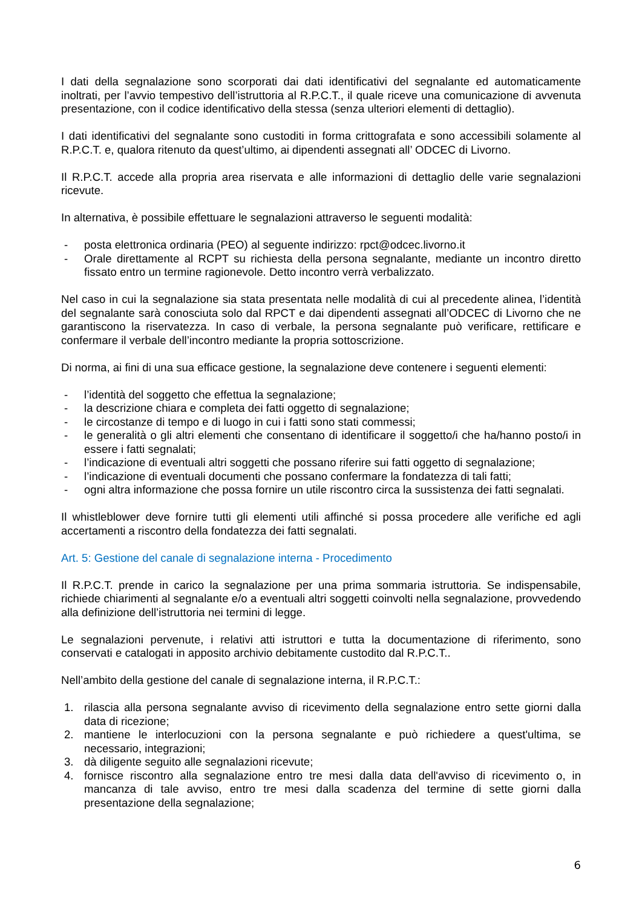I dati della segnalazione sono scorporati dai dati identificativi del segnalante ed automaticamente inoltrati, per l’avvio tempestivo dell’istruttoria al R.P.C.T., il quale riceve una comunicazione di avvenuta presentazione, con il codice identificativo della stessa (senza ulteriori elementi di dettaglio).
I dati identificativi del segnalante sono custoditi in forma crittografata e sono accessibili solamente al R.P.C.T. e, qualora ritenuto da quest’ultimo, ai dipendenti assegnati all’ ODCEC di Livorno.
Il R.P.C.T. accede alla propria area riservata e alle informazioni di dettaglio delle varie segnalazioni ricevute.
In alternativa, è possibile effettuare le segnalazioni attraverso le seguenti modalità:
- posta elettronica ordinaria (PEO) al seguente indirizzo: rpct@odcec.livorno.it
- Orale direttamente al RCPT su richiesta della persona segnalante, mediante un incontro diretto fissato entro un termine ragionevole. Detto incontro verrà verbalizzato.
Nel caso in cui la segnalazione sia stata presentata nelle modalità di cui al precedente alinea, l’identità del segnalante sarà conosciuta solo dal RPCT e dai dipendenti assegnati all’ODCEC di Livorno che ne garantiscono la riservatezza. In caso di verbale, la persona segnalante può verificare, rettificare e confermare il verbale dell’incontro mediante la propria sottoscrizione.
Di norma, ai fini di una sua efficace gestione, la segnalazione deve contenere i seguenti elementi:
- l’identità del soggetto che effettua la segnalazione;
- la descrizione chiara e completa dei fatti oggetto di segnalazione;
- le circostanze di tempo e di luogo in cui i fatti sono stati commessi;
- le generalità o gli altri elementi che consentano di identificare il soggetto/i che ha/hanno posto/i in essere i fatti segnalati;
- l’indicazione di eventuali altri soggetti che possano riferire sui fatti oggetto di segnalazione;
- l’indicazione di eventuali documenti che possano confermare la fondatezza di tali fatti;
- ogni altra informazione che possa fornire un utile riscontro circa la sussistenza dei fatti segnalati.
Il whistleblower deve fornire tutti gli elementi utili affinché si possa procedere alle verifiche ed agli accertamenti a riscontro della fondatezza dei fatti segnalati.
Art. 5: Gestione del canale di segnalazione interna - Procedimento
Il R.P.C.T. prende in carico la segnalazione per una prima sommaria istruttoria. Se indispensabile, richiede chiarimenti al segnalante e/o a eventuali altri soggetti coinvolti nella segnalazione, provvedendo alla definizione dell’istruttoria nei termini di legge.
Le segnalazioni pervenute, i relativi atti istruttori e tutta la documentazione di riferimento, sono conservati e catalogati in apposito archivio debitamente custodito dal R.P.C.T..
Nell’ambito della gestione del canale di segnalazione interna, il R.P.C.T.:
1. rilascia alla persona segnalante avviso di ricevimento della segnalazione entro sette giorni dalla data di ricezione;
2. mantiene le interlocuzioni con la persona segnalante e può richiedere a quest'ultima, se necessario, integrazioni;
3. dà diligente seguito alle segnalazioni ricevute;
4. fornisce riscontro alla segnalazione entro tre mesi dalla data dell'avviso di ricevimento o, in mancanza di tale avviso, entro tre mesi dalla scadenza del termine di sette giorni dalla presentazione della segnalazione;
6